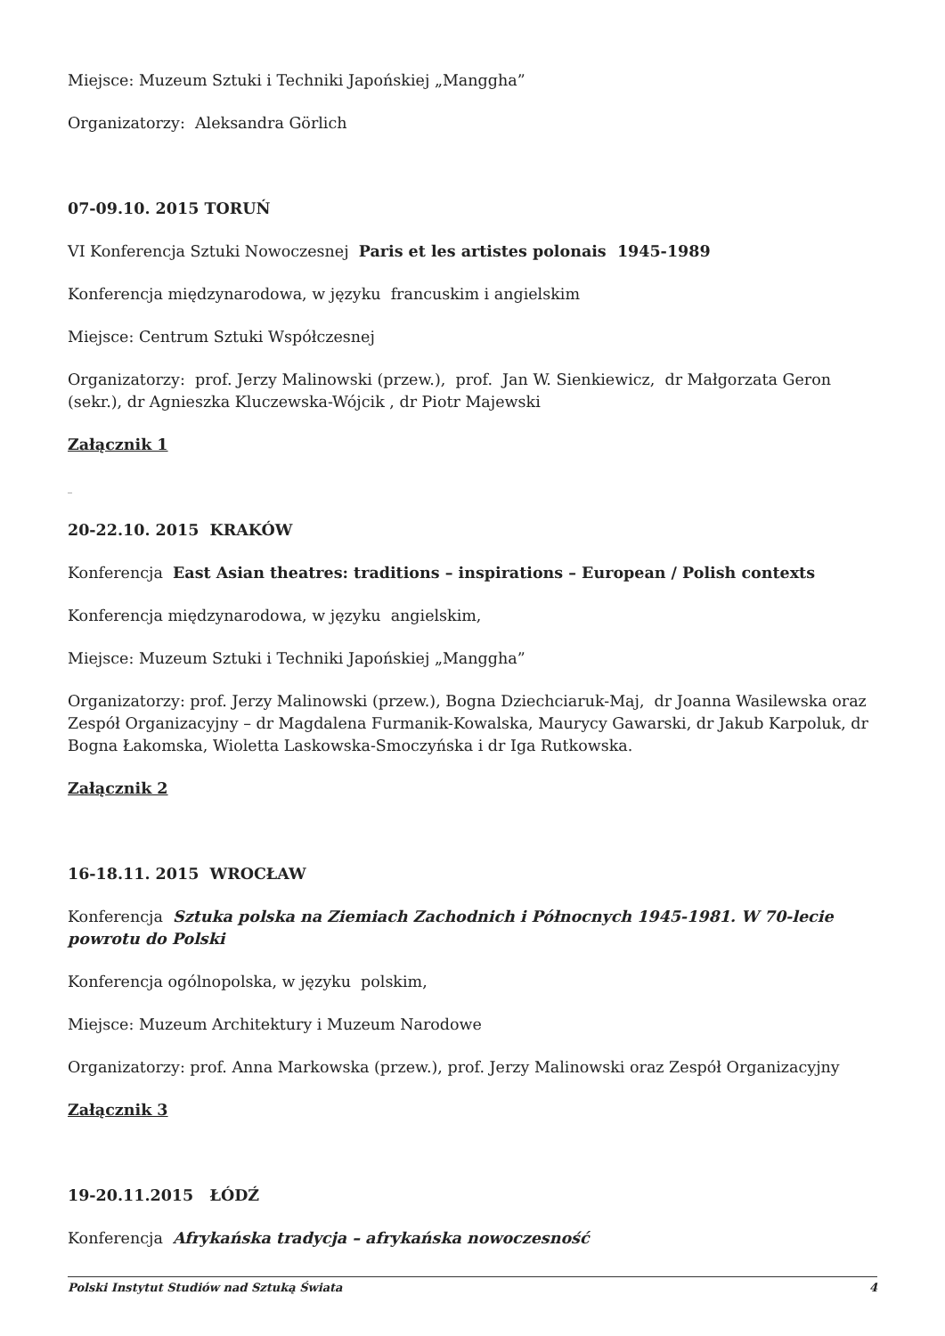Miejsce: Muzeum Sztuki i Techniki Japońskiej „Manggha”
Organizatorzy: Aleksandra Görlich
07-09.10. 2015 TORUŃ
VI Konferencja Sztuki Nowoczesnej Paris et les artistes polonais 1945-1989
Konferencja międzynarodowa, w języku francuskim i angielskim
Miejsce: Centrum Sztuki Współczesnej
Organizatorzy: prof. Jerzy Malinowski (przew.), prof. Jan W. Sienkiewicz, dr Małgorzata Geron (sekr.), dr Agnieszka Kluczewska-Wójcik , dr Piotr Majewski
Załącznik 1
_
20-22.10. 2015 KRAKÓW
Konferencja East Asian theatres: traditions – inspirations – European / Polish contexts
Konferencja międzynarodowa, w języku angielskim,
Miejsce: Muzeum Sztuki i Techniki Japońskiej „Manggha”
Organizatorzy: prof. Jerzy Malinowski (przew.), Bogna Dziechciaruk-Maj, dr Joanna Wasilewska oraz Zespół Organizacyjny – dr Magdalena Furmanik-Kowalska, Maurycy Gawarski, dr Jakub Karpoluk, dr Bogna Łakomska, Wioletta Laskowska-Smoczyńska i dr Iga Rutkowska.
Załącznik 2
16-18.11. 2015 WROCŁAW
Konferencja Sztuka polska na Ziemiach Zachodnich i Północnych 1945-1981. W 70-lecie powrotu do Polski
Konferencja ogólnopolska, w języku polskim,
Miejsce: Muzeum Architektury i Muzeum Narodowe
Organizatorzy: prof. Anna Markowska (przew.), prof. Jerzy Malinowski oraz Zespół Organizacyjny
Załącznik 3
19-20.11.2015 ŁÓDŹ
Konferencja Afrykańska tradycja – afrykańska nowoczesność
Polski Instytut Studiów nad Sztuką Świata 4